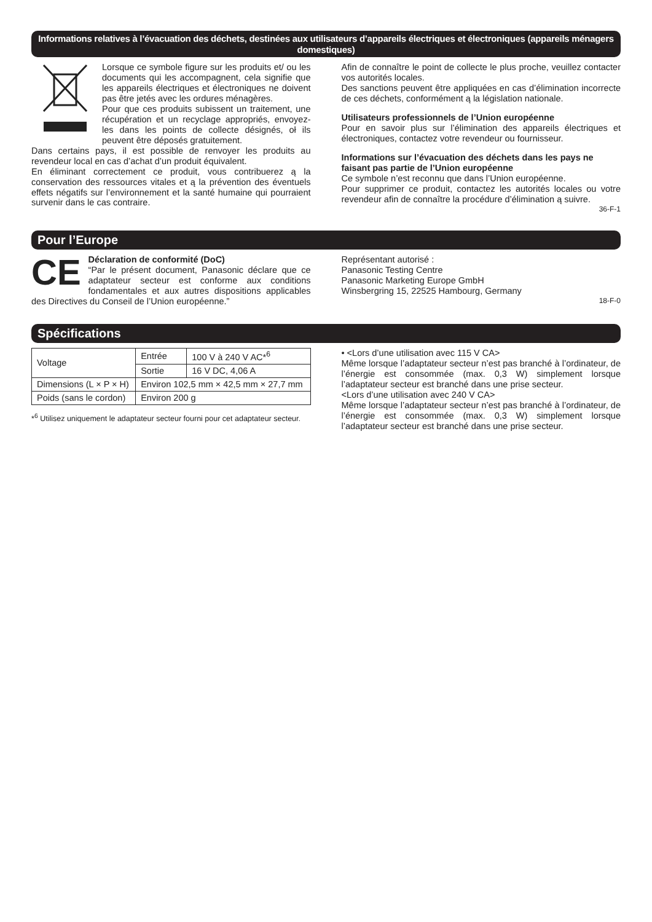Informations relatives à l’évacuation des déchets, destinées aux utilisateurs d’appareils électriques et électroniques (appareils ménagers domestiques)
Lorsque ce symbole figure sur les produits et/ ou les documents qui les accompagnent, cela signifie que les appareils électriques et électroniques ne doivent pas être jetés avec les ordures ménagères.
Pour que ces produits subissent un traitement, une récupération et un recyclage appropriés, envoyez-les dans les points de collecte désignés, oł ils peuvent être déposés gratuitement.
Dans certains pays, il est possible de renvoyer les produits au revendeur local en cas d’achat d’un produit équivalent.
En éliminant correctement ce produit, vous contribuerez ą la conservation des ressources vitales et ą la prévention des éventuels effets négatifs sur l’environnement et la santé humaine qui pourraient survenir dans le cas contraire.
Afin de connaître le point de collecte le plus proche, veuillez contacter vos autorités locales.
Des sanctions peuvent être appliquées en cas d’élimination incorrecte de ces déchets, conformément ą la législation nationale.
Utilisateurs professionnels de l’Union européenne
Pour en savoir plus sur l’élimination des appareils électriques et électroniques, contactez votre revendeur ou fournisseur.
Informations sur l’évacuation des déchets dans les pays ne faisant pas partie de l’Union européenne
Ce symbole n’est reconnu que dans l’Union européenne.
Pour supprimer ce produit, contactez les autorités locales ou votre revendeur afin de connaître la procédure d’élimination ą suivre.
36-F-1
Pour l’Europe
CE
Déclaration de conformité (DoC)
“Par le présent document, Panasonic déclare que ce adaptateur secteur est conforme aux conditions fondamentales et aux autres dispositions applicables des Directives du Conseil de l’Union européenne.”
Représentant autorisé :
Panasonic Testing Centre
Panasonic Marketing Europe GmbH
Winsbergring 15, 22525 Hambourg, Germany
18-F-0
Spécifications
| Voltage | Entrée | 100 V à 240 V AC*<sup>6</sup> |
| | Sortie | 16 V DC, 4,06 A |
| Dimensions (L × P × H) | Environ 102,5 mm × 42,5 mm × 27,7 mm | |
| Poids (sans le cordon) | Environ 200 g | |
*<sup>6</sup> Utilisez uniquement le adaptateur secteur fourni pour cet adaptateur secteur.
• <Lors d’une utilisation avec 115 V CA>
Même lorsque l’adaptateur secteur n’est pas branché à l’ordinateur, de l’énergie est consommée (max. 0,3 W) simplement lorsque l’adaptateur secteur est branché dans une prise secteur.
<Lors d’une utilisation avec 240 V CA>
Même lorsque l’adaptateur secteur n’est pas branché à l’ordinateur, de l’énergie est consommée (max. 0,3 W) simplement lorsque l’adaptateur secteur est branché dans une prise secteur.